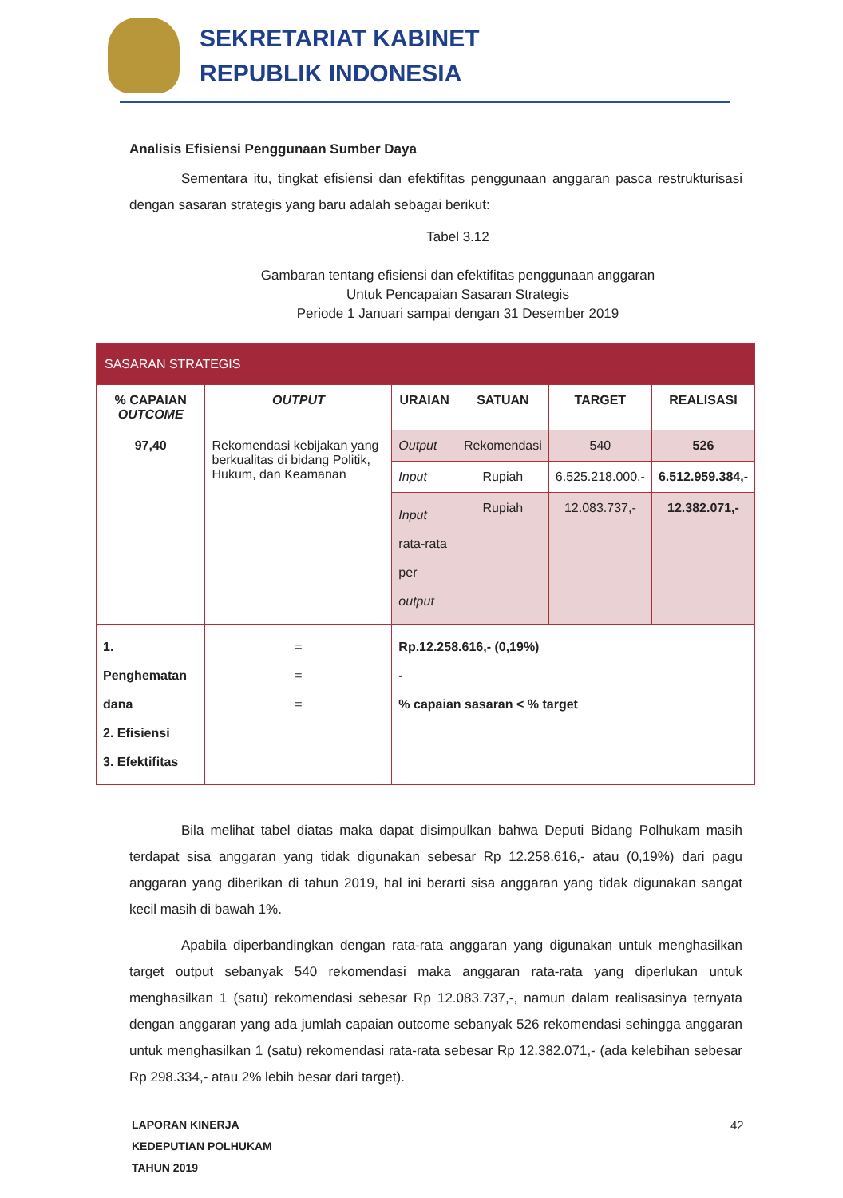SEKRETARIAT KABINET
REPUBLIK INDONESIA
Analisis Efisiensi Penggunaan Sumber Daya
Sementara itu, tingkat efisiensi dan efektifitas penggunaan anggaran pasca restrukturisasi dengan sasaran strategis yang baru adalah sebagai berikut:
Tabel 3.12
Gambaran tentang efisiensi dan efektifitas penggunaan anggaran
Untuk Pencapaian Sasaran Strategis
Periode 1 Januari sampai dengan 31 Desember 2019
| SASARAN STRATEGIS | | | | | | |
| --- | --- | --- | --- | --- | --- | --- |
| % CAPAIAN OUTCOME | OUTPUT | | URAIAN | SATUAN | TARGET | REALISASI |
| 97,40 | Rekomendasi kebijakan yang berkualitas di bidang Politik, Hukum, dan Keamanan | | Output | Rekomendasi | 540 | 526 |
| | | | Input | Rupiah | 6.525.218.000,- | 6.512.959.384,- |
| | | | Input rata-rata per output | Rupiah | 12.083.737,- | 12.382.071,- |
| 1. Penghematan dana 2. Efisiensi 3. Efektifitas | | = = = | Rp.12.258.616,- (0,19%) - % capaian sasaran < % target | | | |
Bila melihat tabel diatas maka dapat disimpulkan bahwa Deputi Bidang Polhukam masih terdapat sisa anggaran yang tidak digunakan sebesar Rp 12.258.616,- atau (0,19%) dari pagu anggaran yang diberikan di tahun 2019, hal ini berarti sisa anggaran yang tidak digunakan sangat kecil masih di bawah 1%.
Apabila diperbandingkan dengan rata-rata anggaran yang digunakan untuk menghasilkan target output sebanyak 540 rekomendasi maka anggaran rata-rata yang diperlukan untuk menghasilkan 1 (satu) rekomendasi sebesar Rp 12.083.737,-, namun dalam realisasinya ternyata dengan anggaran yang ada jumlah capaian outcome sebanyak 526 rekomendasi sehingga anggaran untuk menghasilkan 1 (satu) rekomendasi rata-rata sebesar Rp 12.382.071,- (ada kelebihan sebesar Rp 298.334,- atau 2% lebih besar dari target).
LAPORAN KINERJA
KEDEPUTIAN POLHUKAM
TAHUN 2019
42